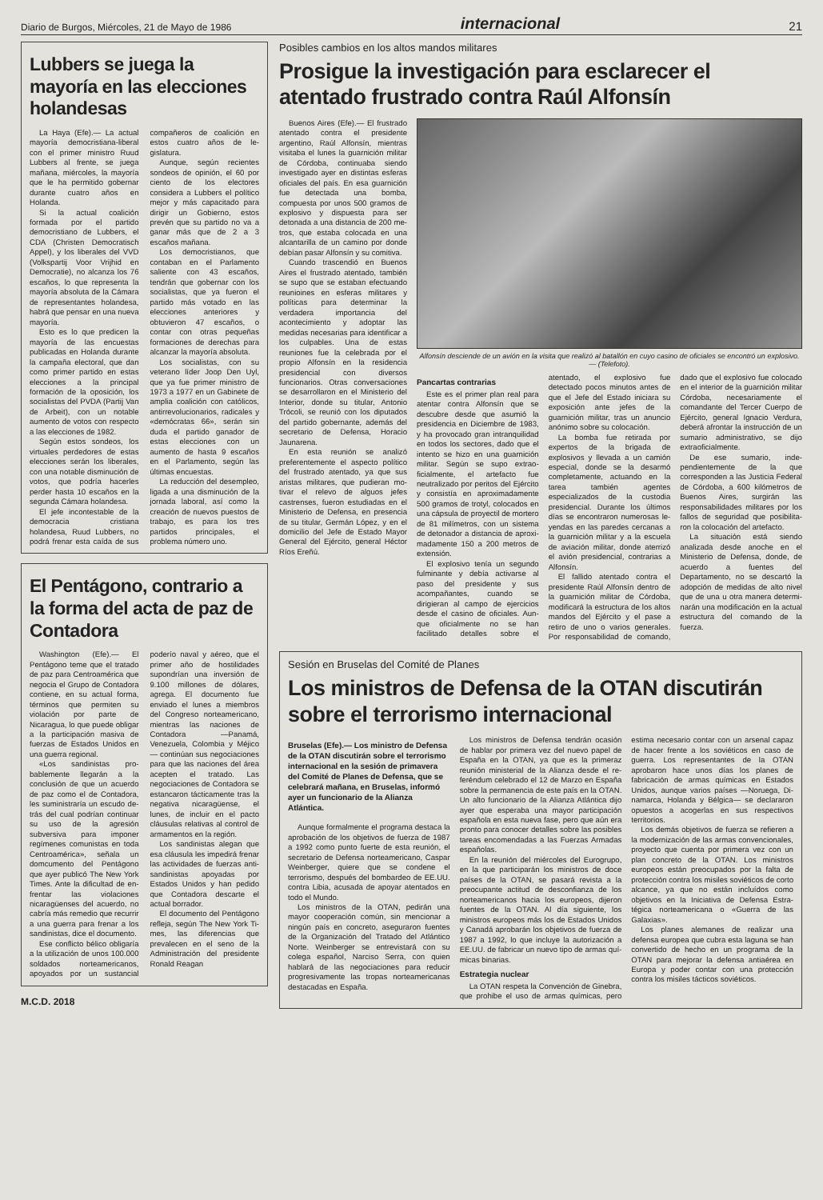Diario de Burgos, Miércoles, 21 de Mayo de 1986 internacional 21
Lubbers se juega la mayoría en las elecciones holandesas
La Haya (Efe).— La actual mayoría demo­cristiana-liberal con el primer ministro Ruud Lubbers al frente, se jue­ga mañana, miércoles, la mayoría que le ha per­mitido gobernar durante cuatro años en Holanda.
Si la actual coalición formada por el partido democristiano de Lub­bers, el CDA (Christen Democratisch Appel), y los liberales del VVD (Volkspartij Voor Vrijhid en Democratie), no al­canza los 76 escaños, lo que representa la mayo­ría absoluta de la Cáma­ra de representantes ho­landesa, habrá que pen­sar en una nueva ma­yoría.
Esto es lo que predi­cen la mayoría de las en­cuestas publicadas en Holanda durante la cam­paña electoral, que dan como primer partido en estas elecciones a la principal formación de la oposición, los socialistas del PVDA (Partij Van de Arbeit), con un notable aumento de votos con respecto a las elecciones de 1982.
Según estos sondeos, los virtuales perdedores de estas elecciones se­rán los liberales, con una notable disminución de votos, que podría ha­cerles perder hasta 10 escaños en la segunda Cámara holandesa.
El jefe incontestable de la democracia cristia­na holandesa, Ruud Lubbers, no podrá frenar esta caída de sus com­pañeros de coalición en estos cuatro años de le­gislatura.
Aunque, según re­cientes sondeos de opi­nión, el 60 por ciento de los electores considera a Lubbers el político mejor y más capacitado para dirigir un Gobierno, es­tos prevén que su parti­do no va a ganar más que de 2 a 3 escaños mañana.
Los democristianos, que contaban en el Par­lamento saliente con 43 escaños, tendrán que gobernar con los socia­listas, que ya fueron el partido más votado en las elecciones anteriores y obtuvieron 47 escaños, o contar con otras pe­queñas formaciones de derechas para alcanzar la mayoría absoluta.
Los socialistas, con su veterano líder Joop Den Uyl, que ya fue pri­mer ministro de 1973 a 1977 en un Gabinete de amplia coalición con ca­tólicos, antirrevolucio­narios, radicales y «de­mócratas 66», serán sin duda el partido ganador de estas elecciones con un aumento de hasta 9 escaños en el Parlamen­to, según las últimas en­cuestas.
La reducción del de­sempleo, ligada a una disminución de la jorna­da laboral, así como la creación de nuevos puestos de trabajo, es para los tres partidos principales, el problema número uno.
El Pentágono, contrario a la forma del acta de paz de Contadora
Washington (Efe).— El Pentágono teme que el tratado de paz para Centroamérica que ne­gocia el Grupo de Conta­dora contiene, en su ac­tual forma, términos que permiten su violación por parte de Nicaragua, lo que puede obligar a la participación masiva de fuerzas de Estados Uni­dos en una guerra re­gional.
«Los sandinistas pro­bablemente llegarán a la conclusión de que un acuerdo de paz como el de Contadora, les sumi­nistraría un escudo de­trás del cual podrían continuar su uso de la agresión subversiva pa­ra imponer regímenes comunistas en toda Cen­troamérica», señala un domcumento del Pentá­gono que ayer publicó The New York Times. Ante la dificultad de en­frentar las violaciones nicaragüenses del acuerdo, no cabría más remedio que recurrir a una guerra para frenar a los sandinistas, dice el documento.
Ese conflicto bélico obligaría a la utilización de unos 100.000 solda­dos norteamericanos, apoyados por un sustan­cial poderío naval y aé­reo, que el primer año de hostilidades supondrían una inversión de 9.100 millones de dólares, agrega. El documento fue enviado el lunes a miembros del Congreso norteamericano, mien­tras las naciones de Contadora —Panamá, Venezuela, Colombia y Méjico— continúan sus negociaciones para que las naciones del área acepten el tratado. Las negociaciones de Conta­dora se estancaron tácti­camente tras la negativa nicaragüense, el lunes, de incluir en el pacto cláusulas relativas al control de armamentos en la región.
Los sandinistas ale­gan que esa cláusula les impedirá frenar las acti­vidades de fuerzas anti­sandinistas apoyadas por Estados Unidos y han pedido que Conta­dora descarte el actual borrador.
El documento del Pentágono refleja, se­gún The New York Ti­mes, las diferencias que prevalecen en el seno de la Administración del presidente Ronald Rea­gan
M.C.D. 2018
Posibles cambios en los altos mandos militares
Prosigue la investigación para esclarecer el atentado frustrado contra Raúl Alfonsín
Buenos Aires (Efe).— El frustrado atentado contra el presidente argentino, Raúl Alfonsín, mientras visitaba el lunes la guarnición mili­tar de Córdoba, continuaba siendo investigado ayer en distintas esferas oficiales del país. En esa guarnición fue detectada una bomba, compuesta por unos 500 gramos de explosivo y dis­puesta para ser detonada a una distancia de 200 me­tros, que estaba colocada en una alcantarilla de un camino por donde debían pasar Alfonsín y su comi­tiva.
Cuando trascendió en Buenos Aires el frustrado atentado, también se supo que se estaban efectuando reunioines en esferas mili­tares y políticas para deter­minar la verdadera impor­tancia del acontecimiento y adoptar las medidas nece­sarias para identificar a los culpables. Una de estas reuniones fue la celebrada por el propio Alfonsín en la residencia presidencial con diversos funcionarios. Otras conversaciones se desarrollaron en el Ministe­rio del Interior, donde su ti­tular, Antonio Trócoli, se reunió con los diputados del partido gobernante, además del secretario de Defensa, Horacio Jaunarena.
En esta reunión se ana­lizó preferentemente el as­pecto político del frustrado atentado, ya que sus aristas militares, que pudieran mo­tivar el relevo de alguos je­fes castrenses, fueron estu­diadas en el Ministerio de Defensa, en presencia de su titular, Germán López, y en el domicilio del Jefe de Estado Mayor General del Ejército, general Héctor Ríos Ereñú.
Alfonsín desciende de un avión en la visita que realizó al batallón en cuyo casino de oficiales se en­contró un explosivo. — (Telefoto).
Pancartas contrarias
Este es el primer plan real para atentar contra Al­fonsín que se descubre des­de que asumió la presiden­cia en Diciembre de 1983, y ha provocado gran intran­quilidad en todos los secto­res, dado que el intento se hizo en una guarnición mi­litar. Según se supo extrao­ficialmente, el artefacto fue neutralizado por peritos del Ejército y consistía en aproximadamente 500 gra­mos de trotyl, colocados en una cápsula de proyectil de mortero de 81 milímetros, con un sistema de detona­dor a distancia de aproxi­madamente 150 a 200 me­tros de extensión.
El explosivo tenía un se­gundo fulminante y debía activarse al paso del presi­dente y sus acompañantes, cuando se dirigieran al campo de ejercicios desde el casino de oficiales. Aun­que oficialmente no se han facilitado detalles sobre el atentado, el explosivo fue detectado pocos minutos antes de que el Jefe del Es­tado iniciara su exposición ante jefes de la guarnición militar, tras un anuncio anónimo sobre su coloca­ción.
La bomba fue retirada por expertos de la brigada de explosivos y llevada a un camión especial, donde se la desarmó completamente, actuando en la tarea tam­bién agentes especializados de la custodia presidencial. Durante los últimos días se encontraron numerosas le­yendas en las paredes cer­canas a la guarnición mili­tar y a la escuela de avia­ción militar, donde aterrizó el avión presidencial, con­trarias a Alfonsín.
El fallido atentado contra el presidente Raúl Alfonsín dentro de la guarnición mi­litar de Córdoba, modificará la estructura de los altos mandos del Ejército y el pa­se a retiro de uno o varios generales. Por responsabili­dad de comando, dado que el explosivo fue colocado en el interior de la guarnición militar Córdoba, necesaria­mente el comandante del Tercer Cuerpo de Ejército, general Ignacio Verdura, deberá afrontar la instruc­ción de un sumario admi­nistrativo, se dijo extraofi­cialmente.
De ese sumario, inde­pendientemente de la que corresponden a las Justicia Federal de Córdoba, a 600 kilómetros de Buenos Aires, surgirán las responsabilida­des militares por los fallos de seguridad que posibilita­ron la colocación del arte­facto.
La situación está siendo analizada desde anoche en el Ministerio de Defensa, donde, de acuerdo a fuen­tes del Departamento, no se descartó la adopción de me­didas de alto nivel que de una u otra manera determi­narán una modificación en la actual estructura del co­mando de la fuerza.
Sesión en Bruselas del Comité de Planes
Los ministros de Defensa de la OTAN discutirán sobre el terrorismo internacional
Bruselas (Efe).— Los ministro de Defensa de la OTAN discutirán sobre el terrorismo internacional en la sesión de primavera del Comité de Planes de Defensa, que se celebrará mañana, en Bruselas, in­formó ayer un funcionario de la Alianza Atlántica.
Aunque formalmente el programa destaca la aprobación de los objeti­vos de fuerza de 1987 a 1992 como punto fuerte de esta reunión, el secre­tario de Defensa norteamericano, Caspar Wein­berger, quiere que se con­dene el terrorismo, des­pués del bombardeo de EE.UU. contra Libia, acu­sada de apoyar atentados en todo el Mundo.
Los ministros de la OTAN, pedirán una mayor cooperación común, sin mencionar a ningún país en concreto, aseguraron fuentes de la Organiza­ción del Tratado del Atlán­tico Norte. Weinberger se entrevistará con su colega español, Narciso Serra, con quien hablará de las negociaciones para redu­cir progresivamente las tropas norteamericanas destacadas en España.
Los ministros de De­fensa tendrán ocasión de hablar por primera vez del nuevo papel de España en la OTAN, ya que es la pri­meraz reunión ministerial de la Alianza desde el re­feréndum celebrado el 12 de Marzo en España sobre la permanencia de este país en la OTAN. Un alto funcionario de la Alianza Atlántica dijo ayer que es­peraba una mayor partici­pación española en esta nueva fase, pero que aún era pronto para conocer detalles sobre las posibles tareas encomendadas a las Fuerzas Armadas es­pañolas.
En la reunión del miér­coles del Eurogrupo, en la que participarán los mi­nistros de doce países de la OTAN, se pasará revis­ta a la preocupante actitud de desconfianza de los norteamericanos hacia los europeos, dijeron fuentes de la OTAN. Al día si­guiente, los ministros eu­ropeos más los de Estados Unidos y Canadá aproba­rán los objetivos de fuerza de 1987 a 1992, lo que in­cluye la autorización a EE.UU. de fabricar un nuevo tipo de armas quí­micas binarias.
Estrategia nuclear
La OTAN respeta la Convención de Ginebra, que prohibe el uso de ar­mas químicas, pero esti­ma necesario contar con un arsenal capaz de hacer frente a los soviéticos en caso de guerra. Los repre­sentantes de la OTAN aprobaron hace unos días los planes de fabricación de armas químicas en Es­tados Unidos, aunque va­rios países —Noruega, Di­namarca, Holanda y Bél­gica— se declararon opuestos a acogerlas en sus respectivos territorios.
Los demás objetivos de fuerza se refieren a la mo­dernización de las armas convencionales, proyecto que cuenta por primera vez con un plan concreto de la OTAN. Los ministros europeos están preocupa­dos por la falta de protec­ción contra los misiles so­viéticos de corto alcance, ya que no están incluídos como objetivos en la Ini­ciativa de Defensa Estra­tégica norteamericana o «Guerra de las Galaxias».
Los planes alemanes de realizar una defensa europea que cubra esta laguna se han convertido de hecho en un programa de la OTAN para mejorar la defensa antiaérea en Europa y poder contar con una protección contra los misiles tácticos soviéticos.